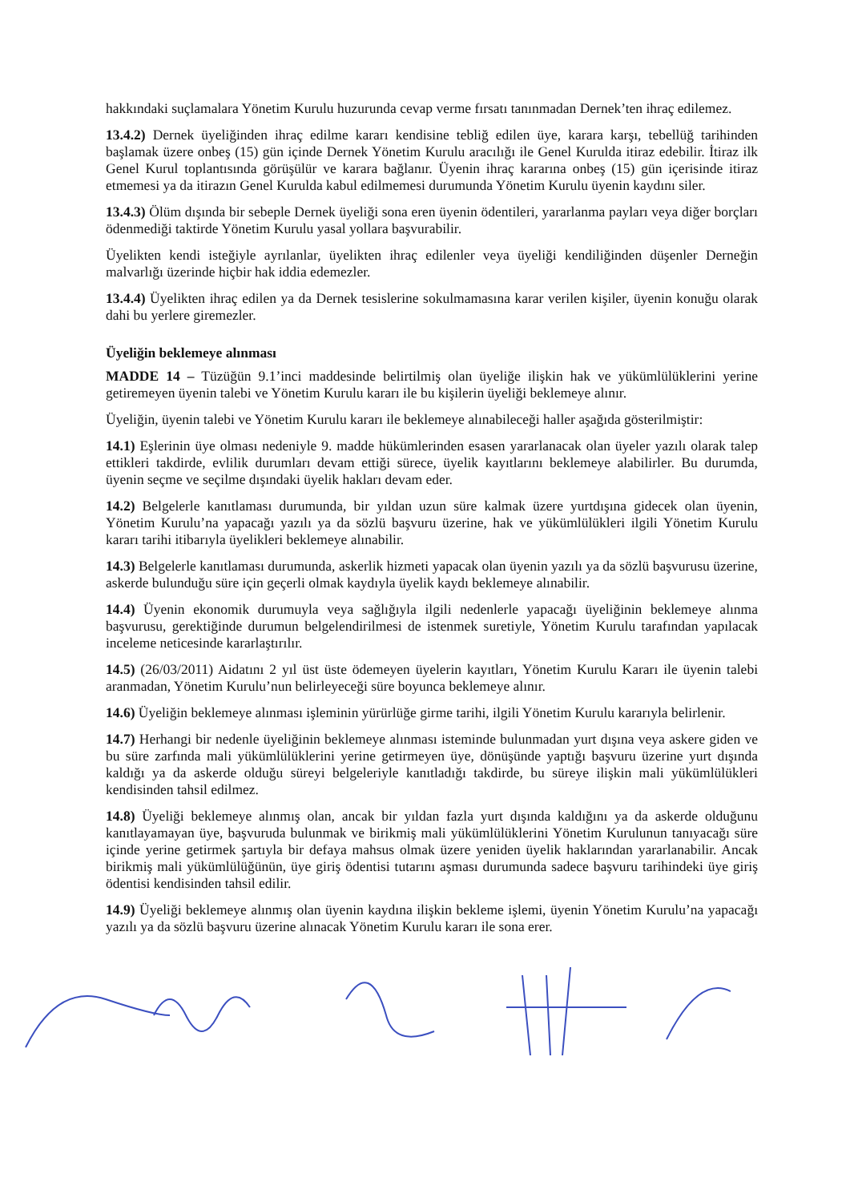hakkındaki suçlamalara Yönetim Kurulu huzurunda cevap verme fırsatı tanınmadan Dernek’ten ihraç edilemez.
13.4.2) Dernek üyeliğinden ihraç edilme kararı kendisine tebliğ edilen üye, karara karşı, tebellüğ tarihinden başlamak üzere onbeş (15) gün içinde Dernek Yönetim Kurulu aracılığı ile Genel Kurulda itiraz edebilir. İtiraz ilk Genel Kurul toplantısında görüşülür ve karara bağlanır. Üyenin ihraç kararına onbeş (15) gün içerisinde itiraz etmemesi ya da itirazın Genel Kurulda kabul edilmemesi durumunda Yönetim Kurulu üyenin kaydını siler.
13.4.3) Ölüm dışında bir sebeple Dernek üyeliği sona eren üyenin ödentileri, yararlanma payları veya diğer borçları ödenmediği taktirde Yönetim Kurulu yasal yollara başvurabilir.
Üyelikten kendi isteğiyle ayrılanlar, üyelikten ihraç edilenler veya üyeliği kendiliğinden düşenler Derneğin malvarlığı üzerinde hiçbir hak iddia edemezler.
13.4.4) Üyelikten ihraç edilen ya da Dernek tesislerine sokulmamasına karar verilen kişiler, üyenin konuğu olarak dahi bu yerlere giremezler.
Üyeliğin beklemeye alınması
MADDE 14 – Tüzüğün 9.1’inci maddesinde belirtilmiş olan üyeliğe ilişkin hak ve yükümlülüklerini yerine getiremeyen üyenin talebi ve Yönetim Kurulu kararı ile bu kişilerin üyeliği beklemeye alınır.
Üyeliğin, üyenin talebi ve Yönetim Kurulu kararı ile beklemeye alınabileceği haller aşağıda gösterilmiştir:
14.1) Eşlerinin üye olması nedeniyle 9. madde hükümlerinden esasen yararlanacak olan üyeler yazılı olarak talep ettikleri takdirde, evlilik durumları devam ettiği sürece, üyelik kayıtlarını beklemeye alabilirler. Bu durumda, üyenin seçme ve seçilme dışındaki üyelik hakları devam eder.
14.2) Belgelerle kanıtlaması durumunda, bir yıldan uzun süre kalmak üzere yurtdışına gidecek olan üyenin, Yönetim Kurulu’na yapacağı yazılı ya da sözlü başvuru üzerine, hak ve yükümlülükleri ilgili Yönetim Kurulu kararı tarihi itibarıyla üyelikleri beklemeye alınabilir.
14.3) Belgelerle kanıtlaması durumunda, askerlik hizmeti yapacak olan üyenin yazılı ya da sözlü başvurusu üzerine, askerde bulunduğu süre için geçerli olmak kaydıyla üyelik kaydı beklemeye alınabilir.
14.4) Üyenin ekonomik durumuyla veya sağlığıyla ilgili nedenlerle yapacağı üyeliğinin beklemeye alınma başvurusu, gerektiğinde durumun belgelendirilmesi de istenmek suretiyle, Yönetim Kurulu tarafından yapılacak inceleme neticesinde kararlaştırılır.
14.5) (26/03/2011) Aidatını 2 yıl üst üste ödemeyen üyelerin kayıtları, Yönetim Kurulu Kararı ile üyenin talebi aranmadan, Yönetim Kurulu’nun belirleyeceği süre boyunca beklemeye alınır.
14.6) Üyeliğin beklemeye alınması işleminin yürürlüğe girme tarihi, ilgili Yönetim Kurulu kararıyla belirlenir.
14.7) Herhangi bir nedenle üyeliğinin beklemeye alınması isteminde bulunmadan yurt dışına veya askere giden ve bu süre zarfında mali yükümlülüklerini yerine getirmeyen üye, dönüşünde yaptığı başvuru üzerine yurt dışında kaldığı ya da askerde olduğu süreyi belgeleriyle kanıtladığı takdirde, bu süreye ilişkin mali yükümlülükleri kendisinden tahsil edilmez.
14.8) Üyeliği beklemeye alınmış olan, ancak bir yıldan fazla yurt dışında kaldığını ya da askerde olduğunu kanıtlayamayan üye, başvuruda bulunmak ve birikmiş mali yükümlülüklerini Yönetim Kurulunun tanıyacağı süre içinde yerine getirmek şartıyla bir defaya mahsus olmak üzere yeniden üyelik haklarından yararlanabilir. Ancak birikmiş mali yükümlülüğünün, üye giriş ödentisi tutarını aşması durumunda sadece başvuru tarihindeki üye giriş ödentisi kendisinden tahsil edilir.
14.9) Üyeliği beklemeye alınmış olan üyenin kaydına ilişkin bekleme işlemi, üyenin Yönetim Kurulu’na yapacağı yazılı ya da sözlü başvuru üzerine alınacak Yönetim Kurulu kararı ile sona erer.